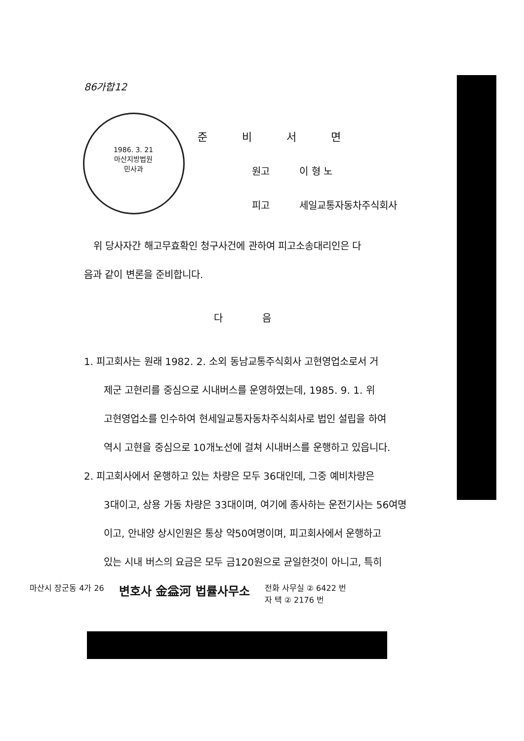1986. 3. 21
마산지방법원
민사과
86가합12
준비서면
원고 이 형 노
피고 세일교통자동차주식회사
위 당사자간 해고무효확인 청구사건에 관하여 피고소송대리인은 다
음과 같이 변론을 준비합니다.
다음
1. 피고회사는 원래 1982. 2. 소외 동남교통주식회사 고현영업소로서 거
제군 고현리를 중심으로 시내버스를 운영하였는데, 1985. 9. 1. 위
고현영업소를 인수하여 현세일교통자동차주식회사로 법인 설립을 하여
역시 고현을 중심으로 10개노선에 걸쳐 시내버스를 운행하고 있읍니다.
2. 피고회사에서 운행하고 있는 차량은 모두 36대인데, 그중 예비차량은
3대이고, 상용 가동 차량은 33대이며, 여기에 종사하는 운전기사는 56여명
이고, 안내양 상시인원은 통상 약50여명이며, 피고회사에서 운행하고
있는 시내 버스의 요금은 모두 금120원으로 균일한것이 아니고, 특히
마산시 장군동 4가 26 변호사 金益河 법률사무소 전화 사무실 ② 6422 번
자 택 ② 2176 번